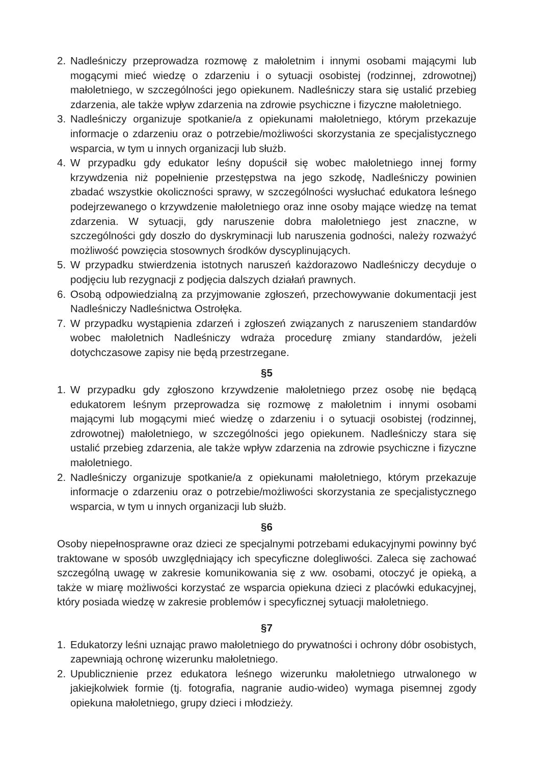2. Nadleśniczy przeprowadza rozmowę z małoletnim i innymi osobami mającymi lub mogącymi mieć wiedzę o zdarzeniu i o sytuacji osobistej (rodzinnej, zdrowotnej) małoletniego, w szczególności jego opiekunem. Nadleśniczy stara się ustalić przebieg zdarzenia, ale także wpływ zdarzenia na zdrowie psychiczne i fizyczne małoletniego.
3. Nadleśniczy organizuje spotkanie/a z opiekunami małoletniego, którym przekazuje informacje o zdarzeniu oraz o potrzebie/możliwości skorzystania ze specjalistycznego wsparcia, w tym u innych organizacji lub służb.
4. W przypadku gdy edukator leśny dopuścił się wobec małoletniego innej formy krzywdzenia niż popełnienie przestępstwa na jego szkodę, Nadleśniczy powinien zbadać wszystkie okoliczności sprawy, w szczególności wysłuchać edukatora leśnego podejrzewanego o krzywdzenie małoletniego oraz inne osoby mające wiedzę na temat zdarzenia. W sytuacji, gdy naruszenie dobra małoletniego jest znaczne, w szczególności gdy doszło do dyskryminacji lub naruszenia godności, należy rozważyć możliwość powzięcia stosownych środków dyscyplinujących.
5. W przypadku stwierdzenia istotnych naruszeń każdorazowo Nadleśniczy decyduje o podjęciu lub rezygnacji z podjęcia dalszych działań prawnych.
6. Osobą odpowiedzialną za przyjmowanie zgłoszeń, przechowywanie dokumentacji jest Nadleśniczy Nadleśnictwa Ostrołęka.
7. W przypadku wystąpienia zdarzeń i zgłoszeń związanych z naruszeniem standardów wobec małoletnich Nadleśniczy wdraża procedurę zmiany standardów, jeżeli dotychczasowe zapisy nie będą przestrzegane.
§5
1. W przypadku gdy zgłoszono krzywdzenie małoletniego przez osobę nie będącą edukatorem leśnym przeprowadza się rozmowę z małoletnim i innymi osobami mającymi lub mogącymi mieć wiedzę o zdarzeniu i o sytuacji osobistej (rodzinnej, zdrowotnej) małoletniego, w szczególności jego opiekunem. Nadleśniczy stara się ustalić przebieg zdarzenia, ale także wpływ zdarzenia na zdrowie psychiczne i fizyczne małoletniego.
2. Nadleśniczy organizuje spotkanie/a z opiekunami małoletniego, którym przekazuje informacje o zdarzeniu oraz o potrzebie/możliwości skorzystania ze specjalistycznego wsparcia, w tym u innych organizacji lub służb.
§6
Osoby niepełnosprawne oraz dzieci ze specjalnymi potrzebami edukacyjnymi powinny być traktowane w sposób uwzględniający ich specyficzne dolegliwości. Zaleca się zachować szczególną uwagę w zakresie komunikowania się z ww. osobami, otoczyć je opieką, a także w miarę możliwości korzystać ze wsparcia opiekuna dzieci z placówki edukacyjnej, który posiada wiedzę w zakresie problemów i specyficznej sytuacji małoletniego.
§7
1. Edukatorzy leśni uznając prawo małoletniego do prywatności i ochrony dóbr osobistych, zapewniają ochronę wizerunku małoletniego.
2. Upublicznienie przez edukatora leśnego wizerunku małoletniego utrwalonego w jakiejkolwiek formie (tj. fotografia, nagranie audio-wideo) wymaga pisemnej zgody opiekuna małoletniego, grupy dzieci i młodzieży.